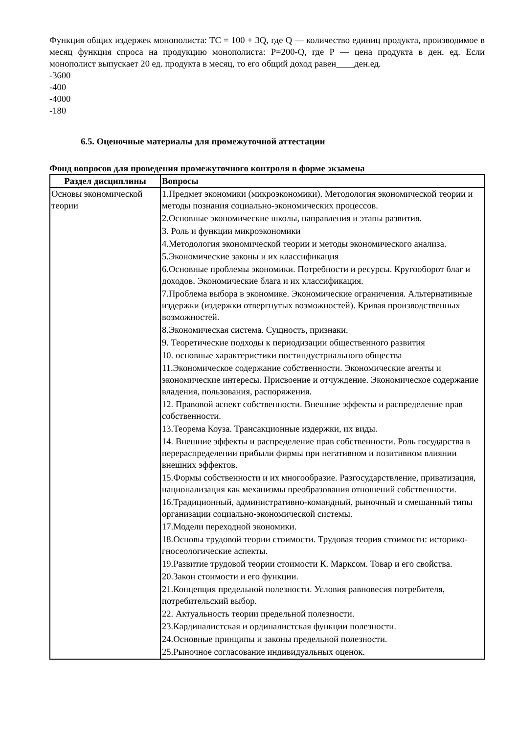Функция общих издержек монополиста: ТС = 100 + 3Q, где Q — количество единиц продукта, производимое в месяц функция спроса на продукцию монополиста: Р=200-Q, где Р — цена продукта в ден. ед. Если монополист выпускает 20 ед. продукта в месяц, то его общий доход равен____ден.ед.
-3600
-400
-4000
-180
6.5. Оценочные материалы для промежуточной аттестации
Фонд вопросов для проведения промежуточного контроля в форме экзамена
| Раздел дисциплины | Вопросы |
| --- | --- |
| Основы экономической теории | 1.Предмет экономики (микроэкономики). Методология экономической теории и методы познания социально-экономических процессов. 2.Основные экономические школы, направления и этапы развития. 3. Роль и функции микроэкономики 4.Методология экономической теории и методы экономического анализа. 5.Экономические законы и их классификация 6.Основные проблемы экономики. Потребности и ресурсы. Кругооборот благ и доходов. Экономические блага и их классификация. 7.Проблема выбора в экономике. Экономические ограничения. Альтернативные издержки (издержки отвергнутых возможностей). Кривая производственных возможностей. 8.Экономическая система. Сущность, признаки. 9. Теоретические подходы к периодизации общественного развития 10. основные характеристики постиндустриального общества 11.Экономическое содержание собственности. Экономические агенты и экономические интересы. Присвоение и отчуждение. Экономическое содержание владения, пользования, распоряжения. 12. Правовой аспект собственности. Внешние эффекты и распределение прав собственности. 13.Теорема Коуза. Трансакционные издержки, их виды. 14. Внешние эффекты и распределение прав собственности. Роль государства в перераспределении прибыли фирмы при негативном и позитивном влиянии внешних эффектов. 15.Формы собственности и их многообразие. Разгосударствление, приватизация, национализация как механизмы преобразования отношений собственности. 16.Традиционный, административно-командный, рыночный и смешанный типы организации социально-экономической системы. 17.Модели переходной экономики. 18.Основы трудовой теории стоимости. Трудовая теория стоимости: историко-гносеологические аспекты. 19.Развитие трудовой теории стоимости К. Марксом. Товар и его свойства. 20.Закон стоимости и его функции. 21.Концепция предельной полезности. Условия равновесия потребителя, потребительский выбор. 22. Актуальность теории предельной полезности. 23.Кардиналистская и ординалистская функции полезности. 24.Основные принципы и законы предельной полезности. 25.Рыночное согласование индивидуальных оценок. |